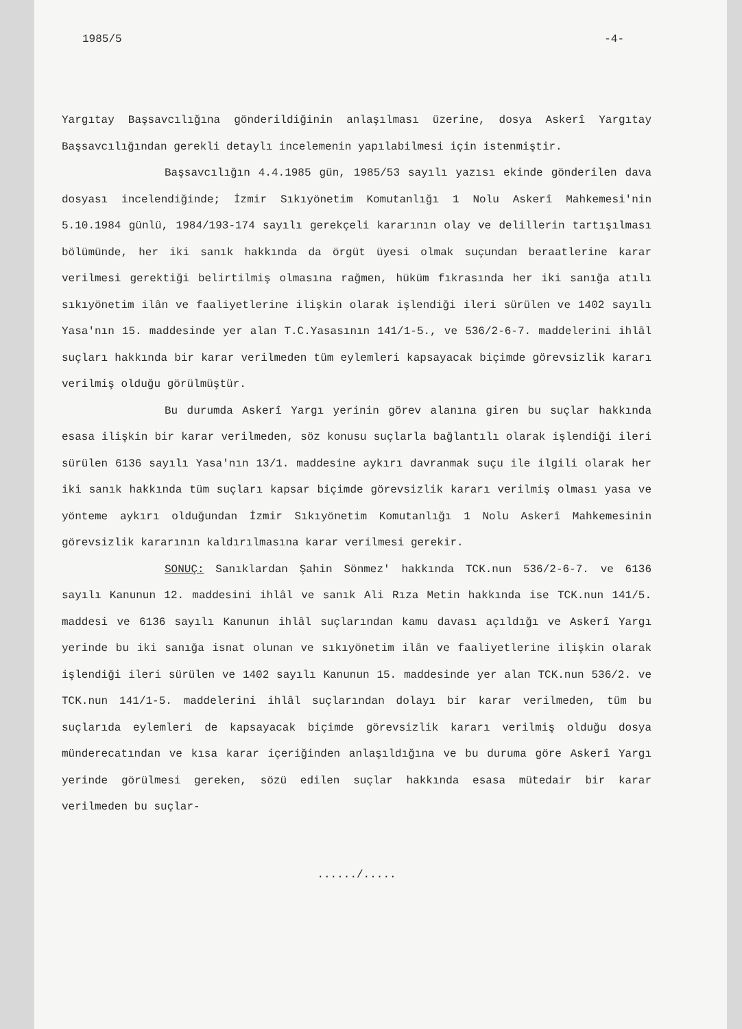1985/5 -4-
Yargıtay Başsavcılığına gönderildiğinin anlaşılması üzerine, dosya Askerî Yargıtay Başsavcılığından gerekli detaylı incelemenin yapılabilmesi için istenmiştir.
Başsavcılığın 4.4.1985 gün, 1985/53 sayılı yazısı ekinde gönderilen dava dosyası incelendiğinde; İzmir Sıkıyönetim Komutanlığı 1 Nolu Askerî Mahkemesi'nin 5.10.1984 günlü, 1984/193-174 sayılı gerekçeli kararının olay ve delillerin tartışılması bölümünde, her iki sanık hakkında da örgüt üyesi olmak suçundan beraatlerine karar verilmesi gerektiği belirtilmiş olmasına rağmen, hüküm fıkrasında her iki sanığa atılı sıkıyönetim ilân ve faaliyetlerine ilişkin olarak işlendiği ileri sürülen ve 1402 sayılı Yasa'nın 15. maddesinde yer alan T.C.Yasasının 141/1-5., ve 536/2-6-7. maddelerini ihlâl suçları hakkında bir karar verilmeden tüm eylemleri kapsayacak biçimde görevsizlik kararı verilmiş olduğu görülmüştür.
Bu durumda Askerî Yargı yerinin görev alanına giren bu suçlar hakkında esasa ilişkin bir karar verilmeden, söz konusu suçlarla bağlantılı olarak işlendiği ileri sürülen 6136 sayılı Yasa'nın 13/1. maddesine aykırı davranmak suçu ile ilgili olarak her iki sanık hakkında tüm suçları kapsar biçimde görevsizlik kararı verilmiş olması yasa ve yönteme aykırı olduğundan İzmir Sıkıyönetim Komutanlığı 1 Nolu Askerî Mahkemesinin görevsizlik kararının kaldırılmasına karar verilmesi gerekir.
SONUÇ: Sanıklardan Şahin Sönmez' hakkında TCK.nun 536/2-6-7. ve 6136 sayılı Kanunun 12. maddesini ihlâl ve sanık Ali Rıza Metin hakkında ise TCK.nun 141/5. maddesi ve 6136 sayılı Kanunun ihlâl suçlarından kamu davası açıldığı ve Askerî Yargı yerinde bu iki sanığa isnat olunan ve sıkıyönetim ilân ve faaliyetlerine ilişkin olarak işlendiği ileri sürülen ve 1402 sayılı Kanunun 15. maddesinde yer alan TCK.nun 536/2. ve TCK.nun 141/1-5. maddelerini ihlâl suçlarından dolayı bir karar verilmeden, tüm bu suçlarıda eylemleri de kapsayacak biçimde görevsizlik kararı verilmiş olduğu dosya münderecatından ve kısa karar içeriğinden anlaşıldığına ve bu duruma göre Askerî Yargı yerinde görülmesi gereken, sözü edilen suçlar hakkında esasa mütedair bir karar verilmeden bu suçlar-
....../.....